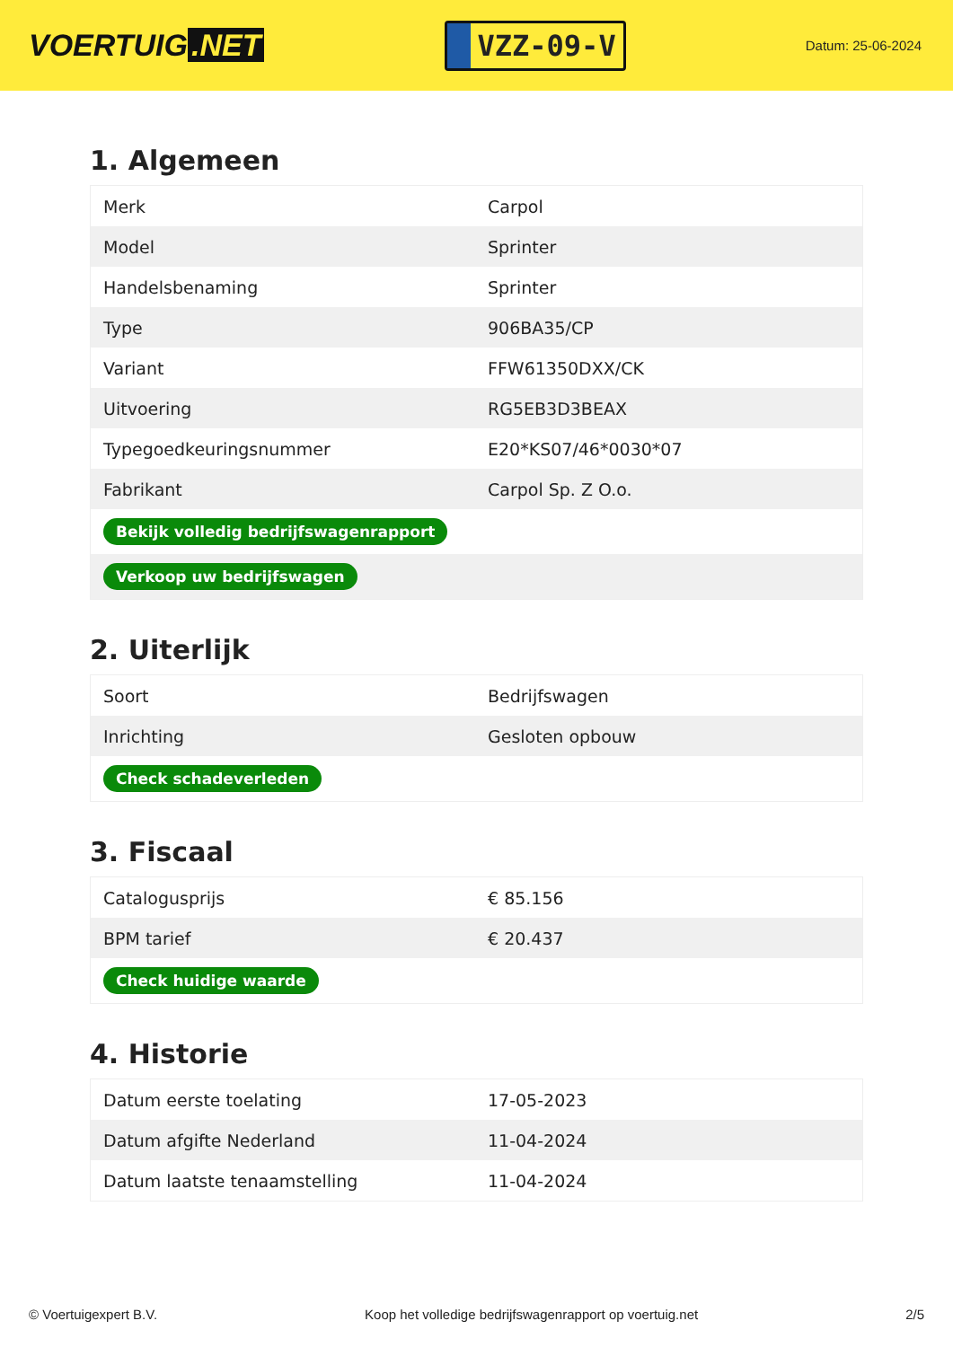VOERTUIG.NET
VZZ-09-V
Datum: 25-06-2024
1. Algemeen
| Merk | Carpol |
| Model | Sprinter |
| Handelsbenaming | Sprinter |
| Type | 906BA35/CP |
| Variant | FFW61350DXX/CK |
| Uitvoering | RG5EB3D3BEAX |
| Typegoedkeuringsnummer | E20*KS07/46*0030*07 |
| Fabrikant | Carpol Sp. Z O.o. |
| Bekijk volledig bedrijfswagenrapport | |
| Verkoop uw bedrijfswagen | |
2. Uiterlijk
| Soort | Bedrijfswagen |
| Inrichting | Gesloten opbouw |
| Check schadeverleden | |
3. Fiscaal
| Catalogusprijs | € 85.156 |
| BPM tarief | € 20.437 |
| Check huidige waarde | |
4. Historie
| Datum eerste toelating | 17-05-2023 |
| Datum afgifte Nederland | 11-04-2024 |
| Datum laatste tenaamstelling | 11-04-2024 |
© Voertuigexpert B.V. Koop het volledige bedrijfswagenrapport op voertuig.net 2/5